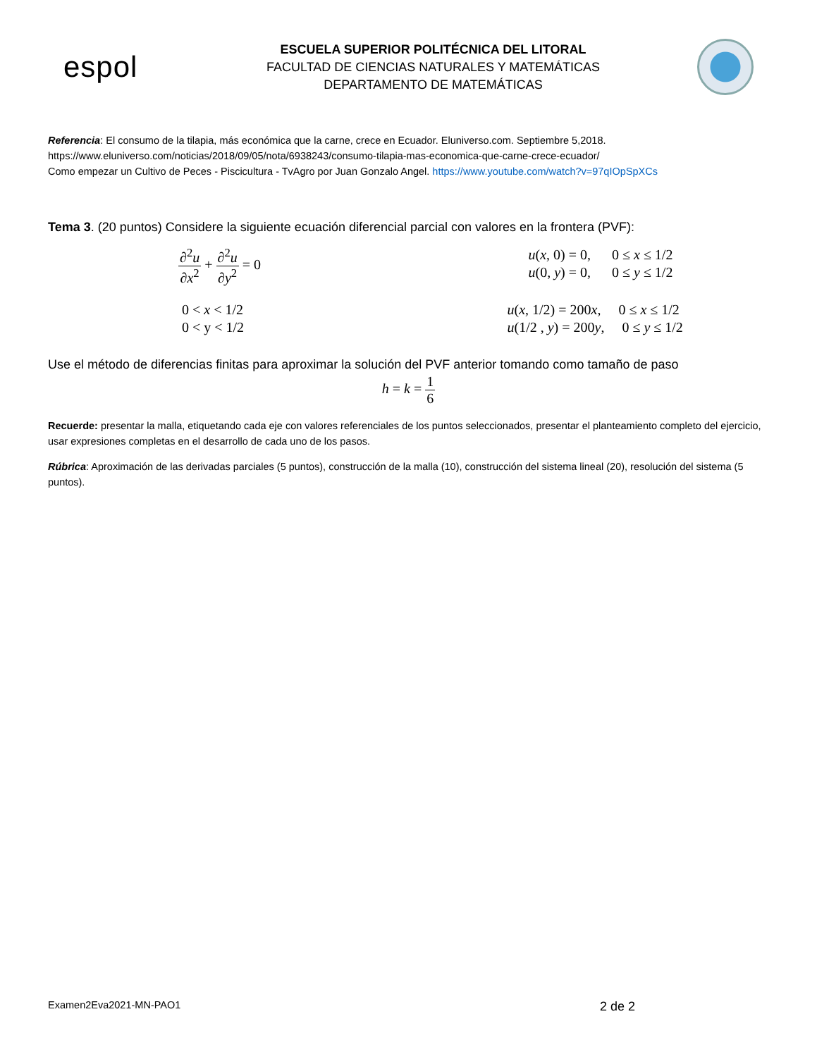espol
ESCUELA SUPERIOR POLITÉCNICA DEL LITORAL
FACULTAD DE CIENCIAS NATURALES Y MATEMÁTICAS
DEPARTAMENTO DE MATEMÁTICAS
Referencia: El consumo de la tilapia, más económica que la carne, crece en Ecuador. Eluniverso.com. Septiembre 5,2018.
https://www.eluniverso.com/noticias/2018/09/05/nota/6938243/consumo-tilapia-mas-economica-que-carne-crece-ecuador/
Como empezar un Cultivo de Peces - Piscicultura - TvAgro por Juan Gonzalo Angel. https://www.youtube.com/watch?v=97qIOpSpXCs
Tema 3. (20 puntos) Considere la siguiente ecuación diferencial parcial con valores en la frontera (PVF):
∂<sup>2</sup>u ∂x<sup>2</sup> + ∂<sup>2</sup>u ∂y<sup>2</sup> = 0
u(x, 0) = 0, 0 ≤ x ≤ 1/2
u(0, y) = 0, 0 ≤ y ≤ 1/2
0 < x < 1/2
0 < y < 1/2
u(x, 1/2) = 200x, 0 ≤ x ≤ 1/2
u(1/2 , y) = 200y, 0 ≤ y ≤ 1/2
Use el método de diferencias finitas para aproximar la solución del PVF anterior tomando como tamaño de paso
h = k = 1 6
Recuerde: presentar la malla, etiquetando cada eje con valores referenciales de los puntos seleccionados, presentar el planteamiento completo del ejercicio, usar expresiones completas en el desarrollo de cada uno de los pasos.
Rúbrica: Aproximación de las derivadas parciales (5 puntos), construcción de la malla (10), construcción del sistema lineal (20), resolución del sistema (5 puntos).
Examen2Eva2021-MN-PAO1 2 de 2